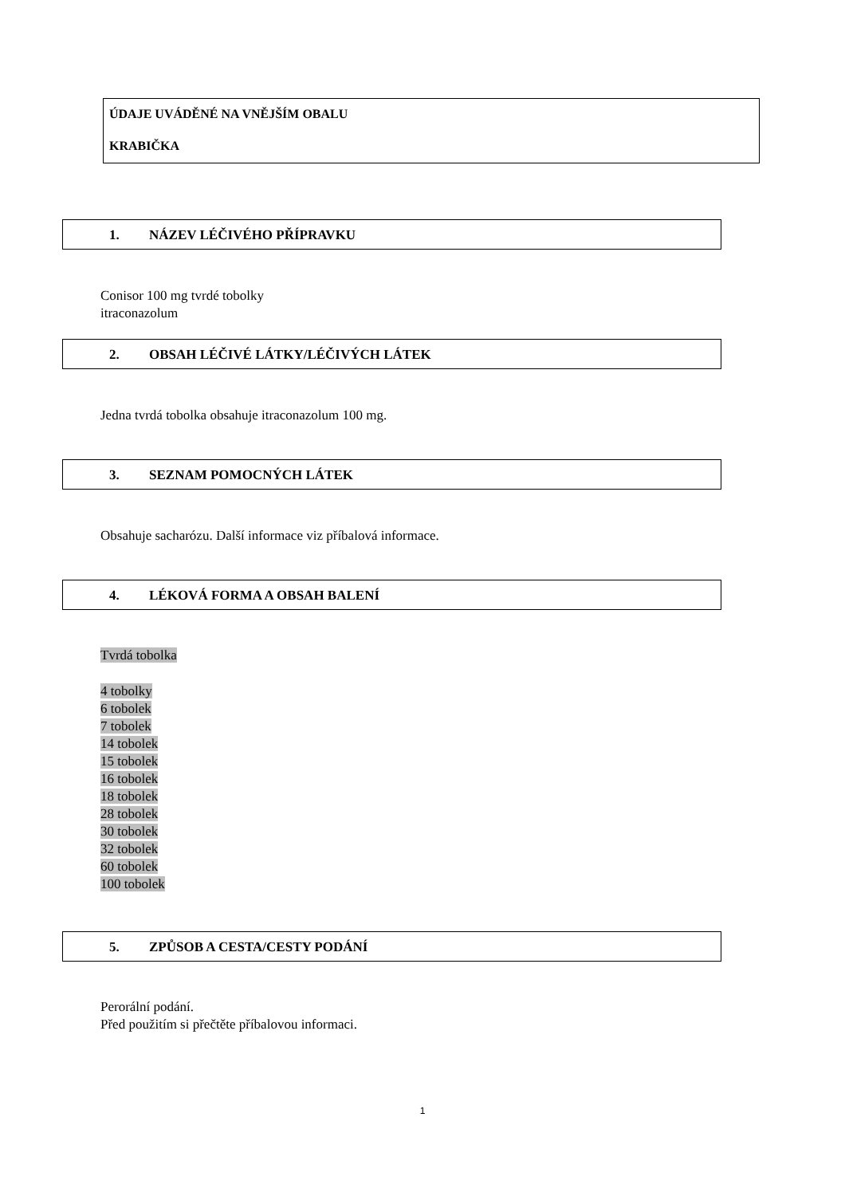ÚDAJE UVÁDĚNÉ NA VNĚJŠÍM OBALU
KRABIČKA
1. NÁZEV LÉČIVÉHO PŘÍPRAVKU
Conisor 100 mg tvrdé tobolky
itraconazolum
2. OBSAH LÉČIVÉ LÁTKY/LÉČIVÝCH LÁTEK
Jedna tvrdá tobolka obsahuje itraconazolum 100 mg.
3. SEZNAM POMOCNÝCH LÁTEK
Obsahuje sacharózu. Další informace viz příbalová informace.
4. LÉKOVÁ FORMA A OBSAH BALENÍ
Tvrdá tobolka
4 tobolky
6 tobolek
7 tobolek
14 tobolek
15 tobolek
16 tobolek
18 tobolek
28 tobolek
30 tobolek
32 tobolek
60 tobolek
100 tobolek
5. ZPŮSOB A CESTA/CESTY PODÁNÍ
Perorální podání.
Před použitím si přečtěte příbalovou informaci.
1